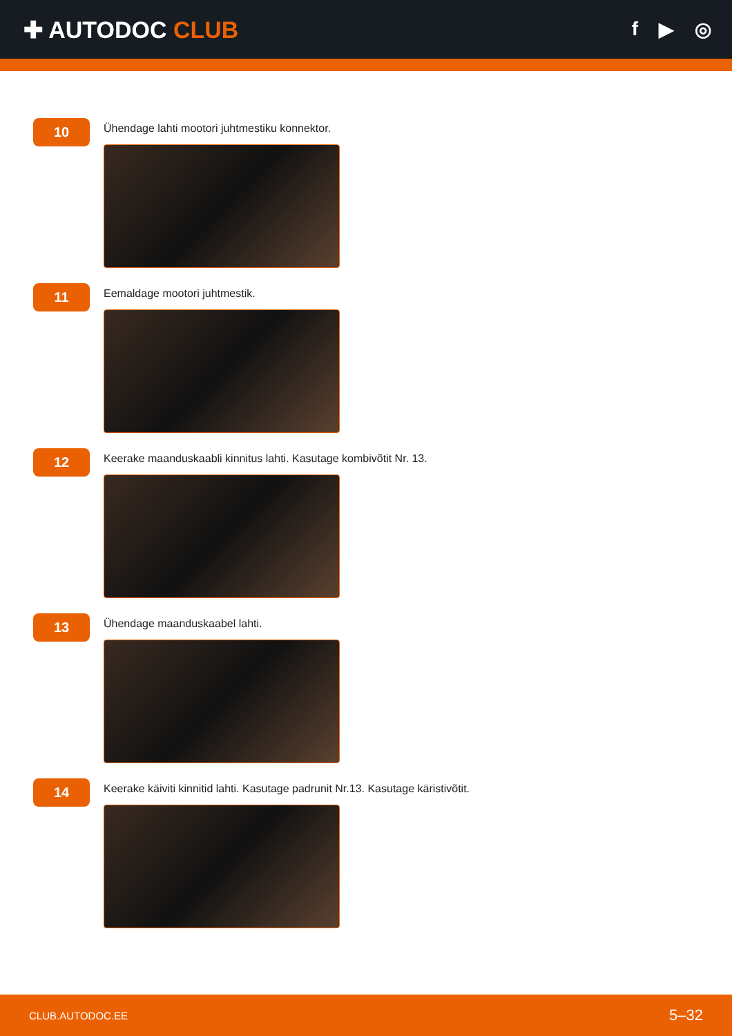✚ AUTODOC CLUB
f ▶ ◎
10
Ühendage lahti mootori juhtmestiku konnektor.
11
Eemaldage mootori juhtmestik.
12
Keerake maanduskaabli kinnitus lahti. Kasutage kombivõtit Nr. 13.
13
Ühendage maanduskaabel lahti.
14
Keerake käiviti kinnitid lahti. Kasutage padrunit Nr.13. Kasutage käristivõtit.
CLUB.AUTODOC.EE 5–32